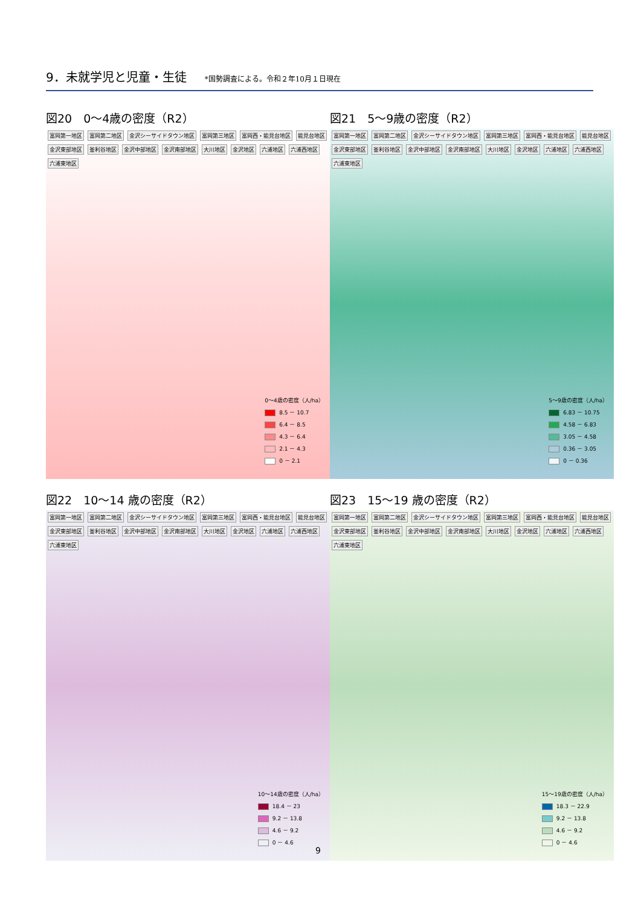9．未就学児と児童・生徒
*国勢調査による。令和２年10月１日現在
図20　0～4歳の密度（R2）
富岡第一地区 富岡第二地区 金沢シーサイドタウン地区 富岡第三地区 富岡西・能見台地区 能見台地区 金沢東部地区 釜利谷地区 金沢中部地区 金沢南部地区 大川地区 金沢地区 六浦地区 六浦西地区 六浦東地区
0～4歳の密度（人/ha）
8.5 － 10.7
6.4 － 8.5
4.3 － 6.4
2.1 － 4.3
0 － 2.1
図21　5～9歳の密度（R2）
富岡第一地区 富岡第二地区 金沢シーサイドタウン地区 富岡第三地区 富岡西・能見台地区 能見台地区 金沢東部地区 釜利谷地区 金沢中部地区 金沢南部地区 大川地区 金沢地区 六浦地区 六浦西地区 六浦東地区
5～9歳の密度（人/ha）
6.83 － 10.75
4.58 － 6.83
3.05 － 4.58
0.36 － 3.05
0 － 0.36
図22　10～14 歳の密度（R2）
富岡第一地区 富岡第二地区 金沢シーサイドタウン地区 富岡第三地区 富岡西・能見台地区 能見台地区 金沢東部地区 釜利谷地区 金沢中部地区 金沢南部地区 大川地区 金沢地区 六浦地区 六浦西地区 六浦東地区
10～14歳の密度（人/ha）
18.4 － 23
9.2 － 13.8
4.6 － 9.2
0 － 4.6
図23　15～19 歳の密度（R2）
富岡第一地区 富岡第二地区 金沢シーサイドタウン地区 富岡第三地区 富岡西・能見台地区 能見台地区 金沢東部地区 釜利谷地区 金沢中部地区 金沢南部地区 大川地区 金沢地区 六浦地区 六浦西地区 六浦東地区
15～19歳の密度（人/ha）
18.3 － 22.9
9.2 － 13.8
4.6 － 9.2
0 － 4.6
9